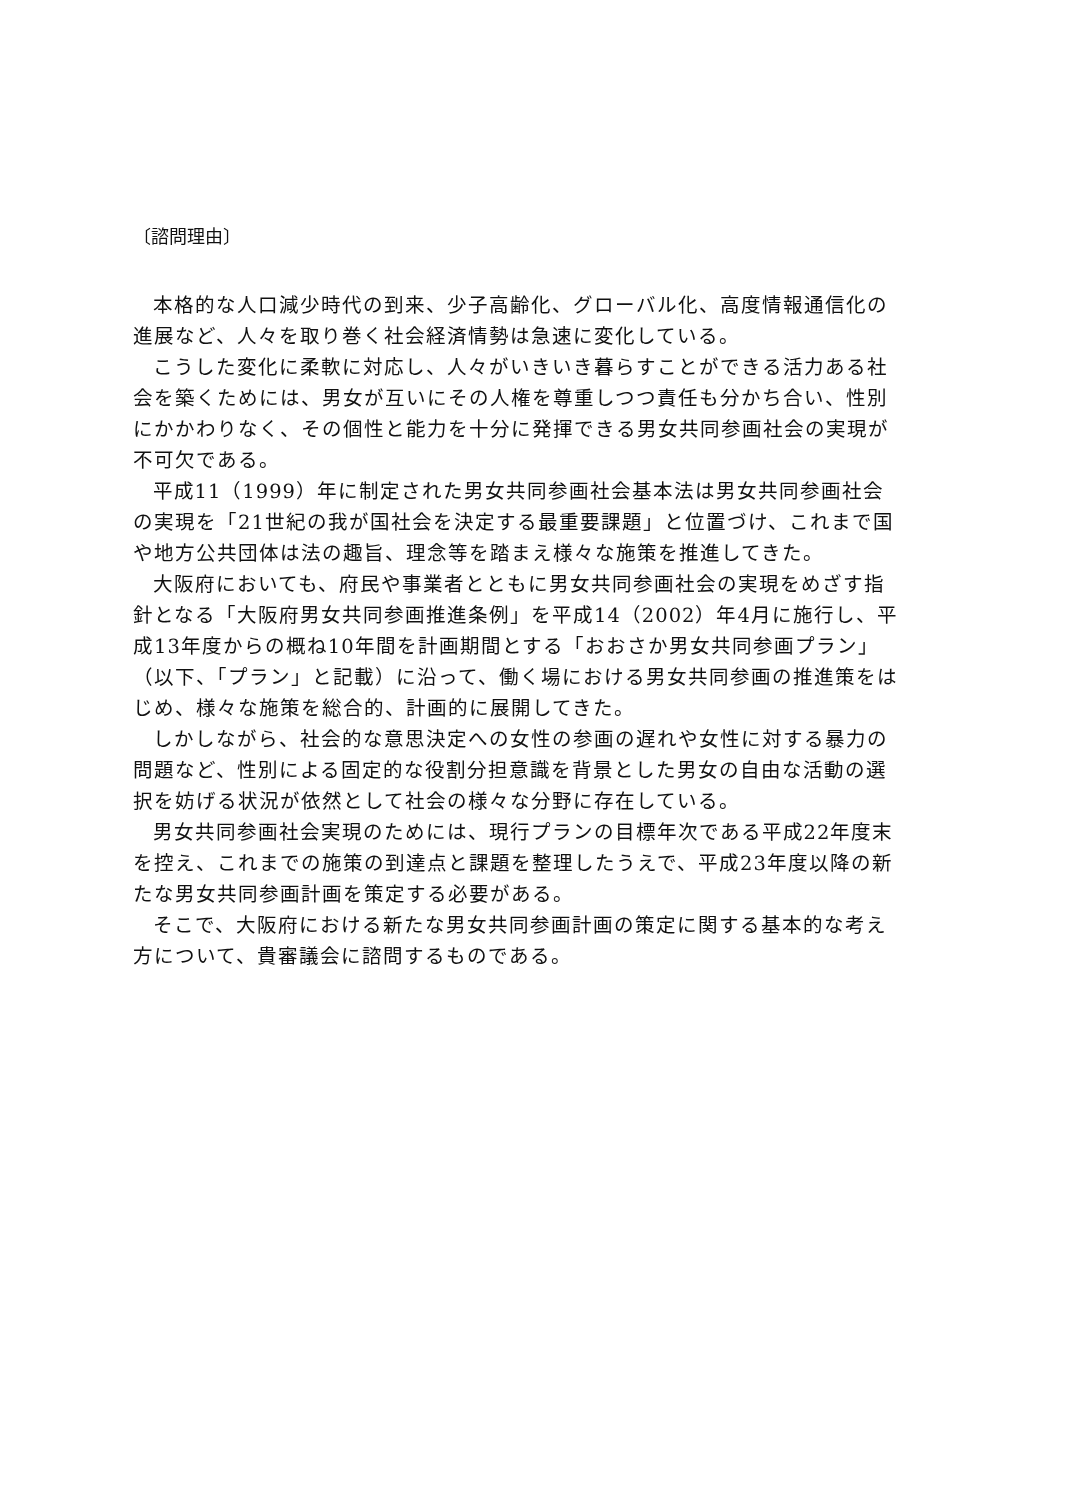〔諮問理由〕
本格的な人口減少時代の到来、少子高齢化、グローバル化、高度情報通信化の進展など、人々を取り巻く社会経済情勢は急速に変化している。
こうした変化に柔軟に対応し、人々がいきいき暮らすことができる活力ある社会を築くためには、男女が互いにその人権を尊重しつつ責任も分かち合い、性別にかかわりなく、その個性と能力を十分に発揮できる男女共同参画社会の実現が不可欠である。
平成11（1999）年に制定された男女共同参画社会基本法は男女共同参画社会の実現を「21世紀の我が国社会を決定する最重要課題」と位置づけ、これまで国や地方公共団体は法の趣旨、理念等を踏まえ様々な施策を推進してきた。
大阪府においても、府民や事業者とともに男女共同参画社会の実現をめざす指針となる「大阪府男女共同参画推進条例」を平成14（2002）年4月に施行し、平成13年度からの概ね10年間を計画期間とする「おおさか男女共同参画プラン」（以下、「プラン」と記載）に沿って、働く場における男女共同参画の推進策をはじめ、様々な施策を総合的、計画的に展開してきた。
しかしながら、社会的な意思決定への女性の参画の遅れや女性に対する暴力の問題など、性別による固定的な役割分担意識を背景とした男女の自由な活動の選択を妨げる状況が依然として社会の様々な分野に存在している。
男女共同参画社会実現のためには、現行プランの目標年次である平成22年度末を控え、これまでの施策の到達点と課題を整理したうえで、平成23年度以降の新たな男女共同参画計画を策定する必要がある。
そこで、大阪府における新たな男女共同参画計画の策定に関する基本的な考え方について、貴審議会に諮問するものである。